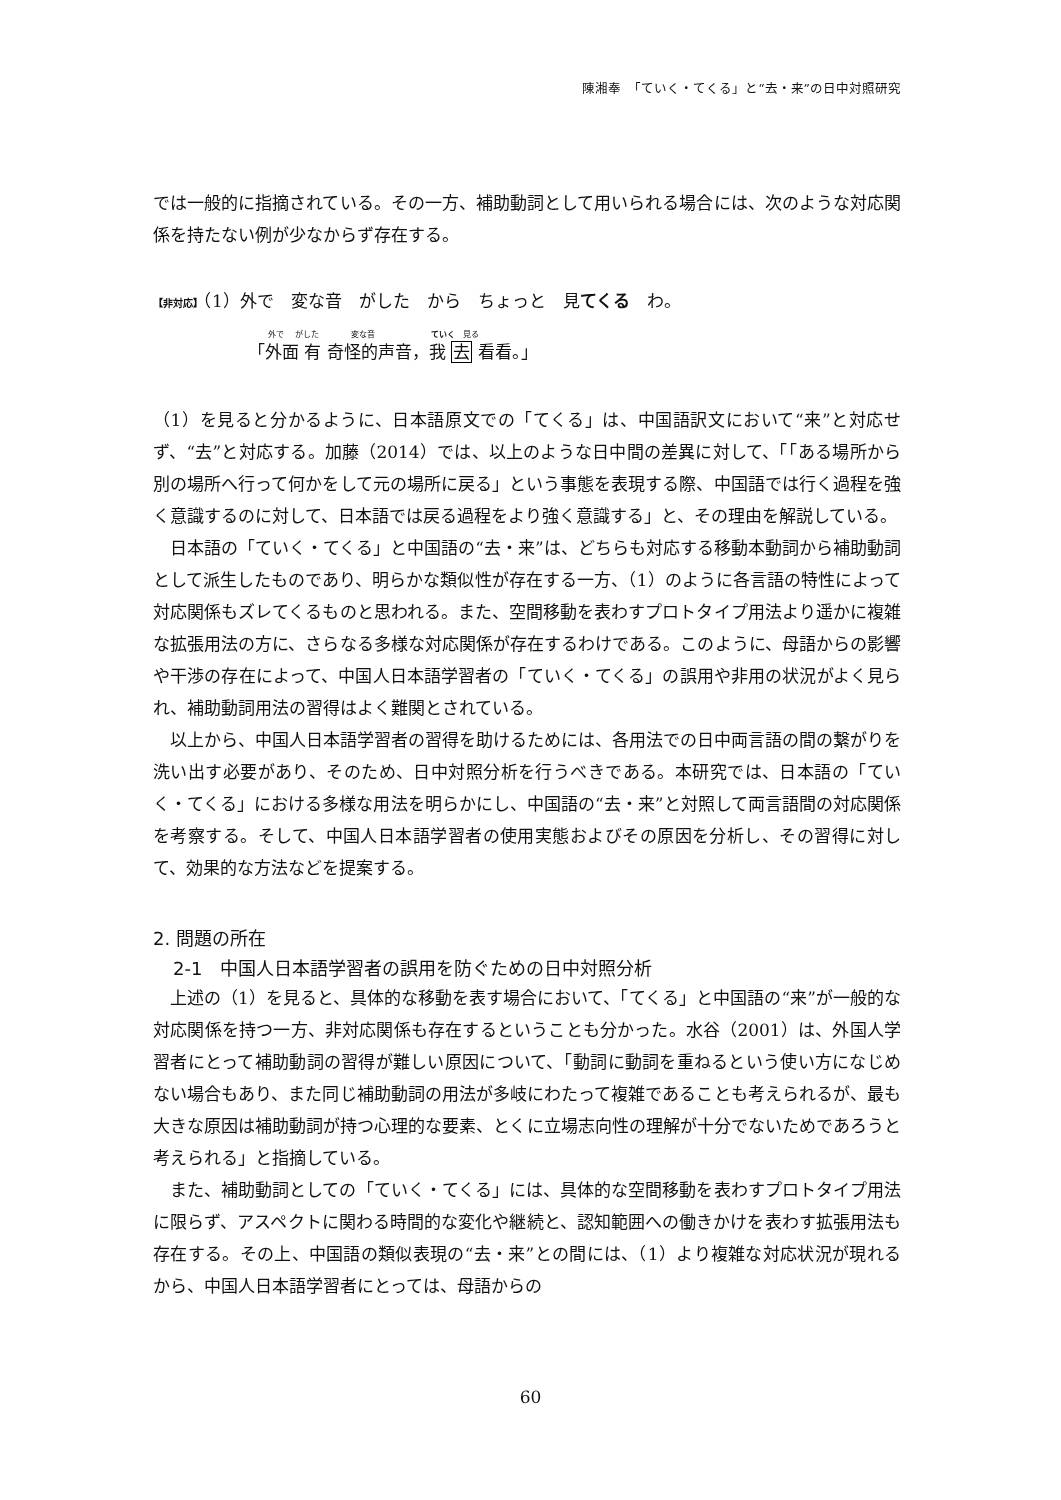陳湘奉　「ていく・てくる」と“去・来”の日中対照研究
では一般的に指摘されている。その一方、補助動詞として用いられる場合には、次のような対応関係を持たない例が少なからず存在する。
【非対応】（1）外で　変な音　がした　から　ちょっと　見てくる　わ。
外で　 がした　　　　変な音　　　　　　　ていく　見る
「外面 有 奇怪的声音，我 去 看看。」
（1）を見ると分かるように、日本語原文での「てくる」は、中国語訳文において“来”と対応せず、“去”と対応する。加藤（2014）では、以上のような日中間の差異に対して、「「ある場所から別の場所へ行って何かをして元の場所に戻る」という事態を表現する際、中国語では行く過程を強く意識するのに対して、日本語では戻る過程をより強く意識する」と、その理由を解説している。
日本語の「ていく・てくる」と中国語の“去・来”は、どちらも対応する移動本動詞から補助動詞として派生したものであり、明らかな類似性が存在する一方、（1）のように各言語の特性によって対応関係もズレてくるものと思われる。また、空間移動を表わすプロトタイプ用法より遥かに複雑な拡張用法の方に、さらなる多様な対応関係が存在するわけである。このように、母語からの影響や干渉の存在によって、中国人日本語学習者の「ていく・てくる」の誤用や非用の状況がよく見られ、補助動詞用法の習得はよく難関とされている。
以上から、中国人日本語学習者の習得を助けるためには、各用法での日中両言語の間の繋がりを洗い出す必要があり、そのため、日中対照分析を行うべきである。本研究では、日本語の「ていく・てくる」における多様な用法を明らかにし、中国語の“去・来”と対照して両言語間の対応関係を考察する。そして、中国人日本語学習者の使用実態およびその原因を分析し、その習得に対して、効果的な方法などを提案する。
2. 問題の所在
2-1　中国人日本語学習者の誤用を防ぐための日中対照分析
上述の（1）を見ると、具体的な移動を表す場合において、「てくる」と中国語の“来”が一般的な対応関係を持つ一方、非対応関係も存在するということも分かった。水谷（2001）は、外国人学習者にとって補助動詞の習得が難しい原因について、「動詞に動詞を重ねるという使い方になじめない場合もあり、また同じ補助動詞の用法が多岐にわたって複雑であることも考えられるが、最も大きな原因は補助動詞が持つ心理的な要素、とくに立場志向性の理解が十分でないためであろうと考えられる」と指摘している。
また、補助動詞としての「ていく・てくる」には、具体的な空間移動を表わすプロトタイプ用法に限らず、アスペクトに関わる時間的な変化や継続と、認知範囲への働きかけを表わす拡張用法も存在する。その上、中国語の類似表現の“去・来”との間には、（1）より複雑な対応状況が現れるから、中国人日本語学習者にとっては、母語からの
60